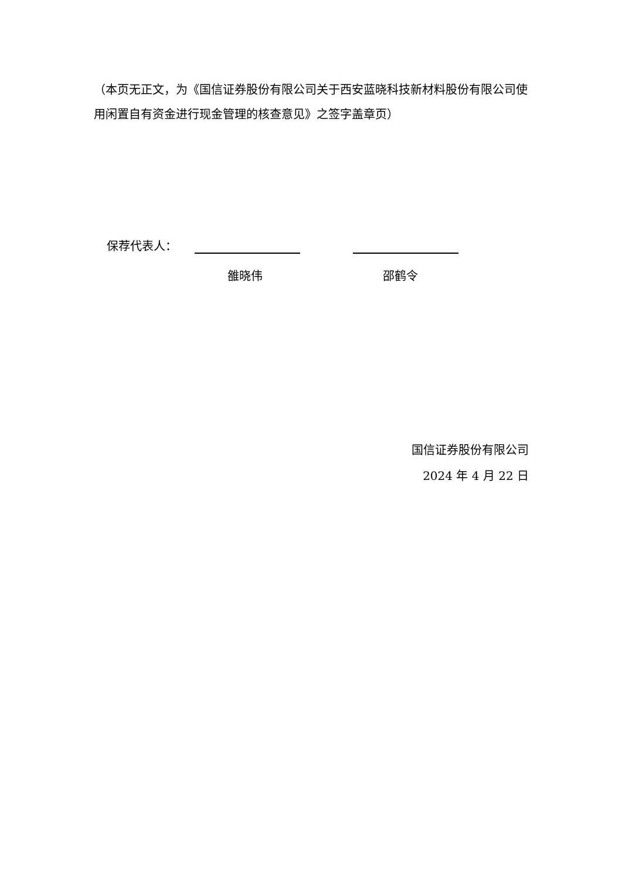（本页无正文，为《国信证券股份有限公司关于西安蓝晓科技新材料股份有限公司使用闲置自有资金进行现金管理的核查意见》之签字盖章页）
保荐代表人：
雒晓伟 邵鹤令
国信证券股份有限公司
2024 年 4 月 22 日